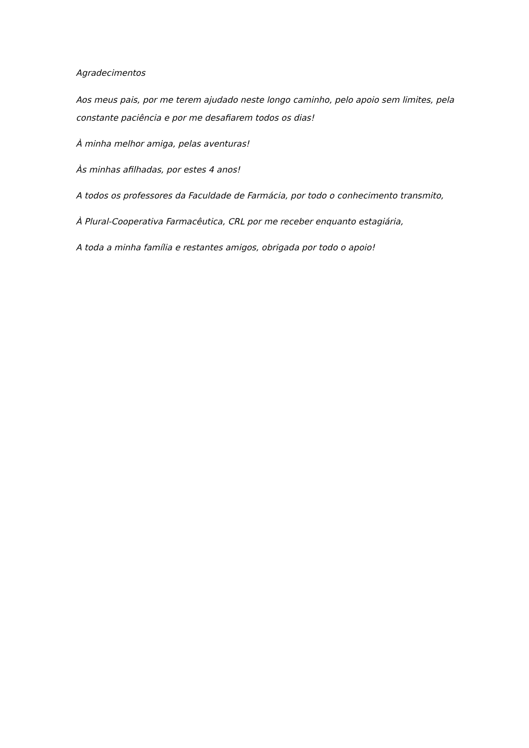Agradecimentos
Aos meus pais, por me terem ajudado neste longo caminho, pelo apoio sem limites, pela constante paciência e por me desafiarem todos os dias!
À minha melhor amiga, pelas aventuras!
Às minhas afilhadas, por estes 4 anos!
A todos os professores da Faculdade de Farmácia, por todo o conhecimento transmito,
À Plural-Cooperativa Farmacêutica, CRL por me receber enquanto estagiária,
A toda a minha família e restantes amigos, obrigada por todo o apoio!